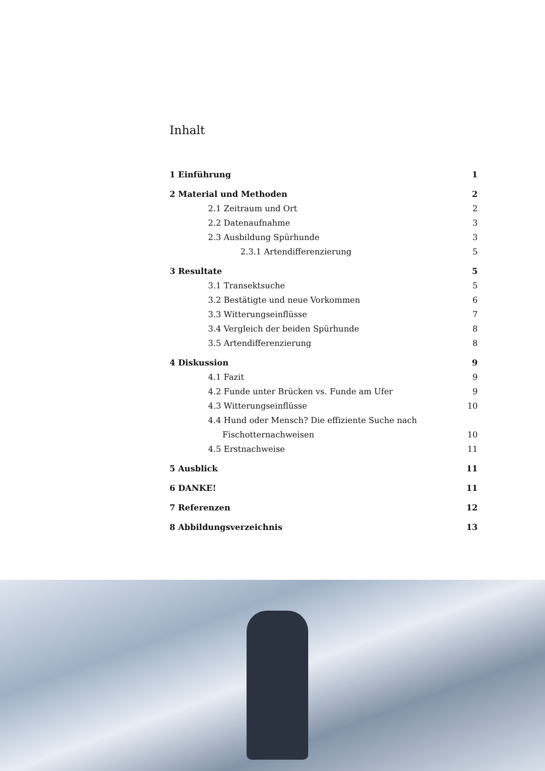Inhalt
1 Einführung 1
2 Material und Methoden 2
2.1 Zeitraum und Ort 2
2.2 Datenaufnahme 3
2.3 Ausbildung Spürhunde 3
2.3.1 Artendifferenzierung 5
3 Resultate 5
3.1 Transektsuche 5
3.2 Bestätigte und neue Vorkommen 6
3.3 Witterungseinflüsse 7
3.4 Vergleich der beiden Spürhunde 8
3.5 Artendifferenzierung 8
4 Diskussion 9
4.1 Fazit 9
4.2 Funde unter Brücken vs. Funde am Ufer 9
4.3 Witterungseinflüsse 10
4.4 Hund oder Mensch? Die effiziente Suche nach
Fischotternachweisen 10
4.5 Erstnachweise 11
5 Ausblick 11
6 DANKE! 11
7 Referenzen 12
8 Abbildungsverzeichnis 13